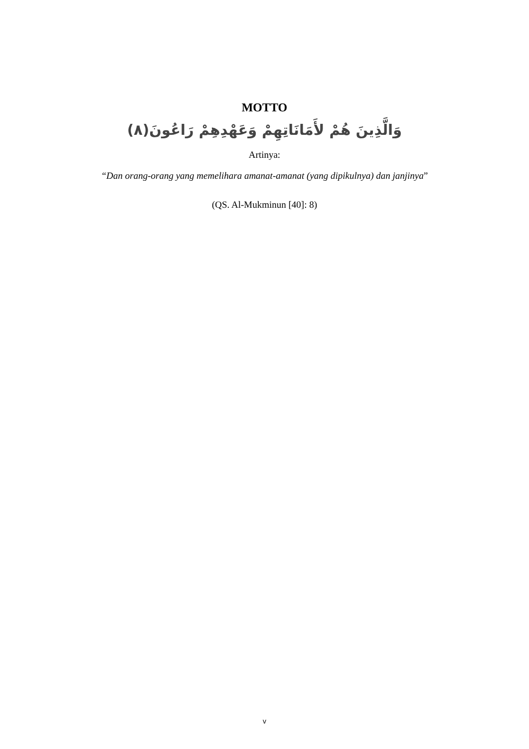MOTTO
وَالَّذِينَ هُمْ لأَمَانَاتِهِمْ وَعَهْدِهِمْ رَاعُونَ(٨)
Artinya:
“Dan orang-orang yang memelihara amanat-amanat (yang dipikulnya) dan janjinya”
(QS. Al-Mukminun [40]: 8)
v